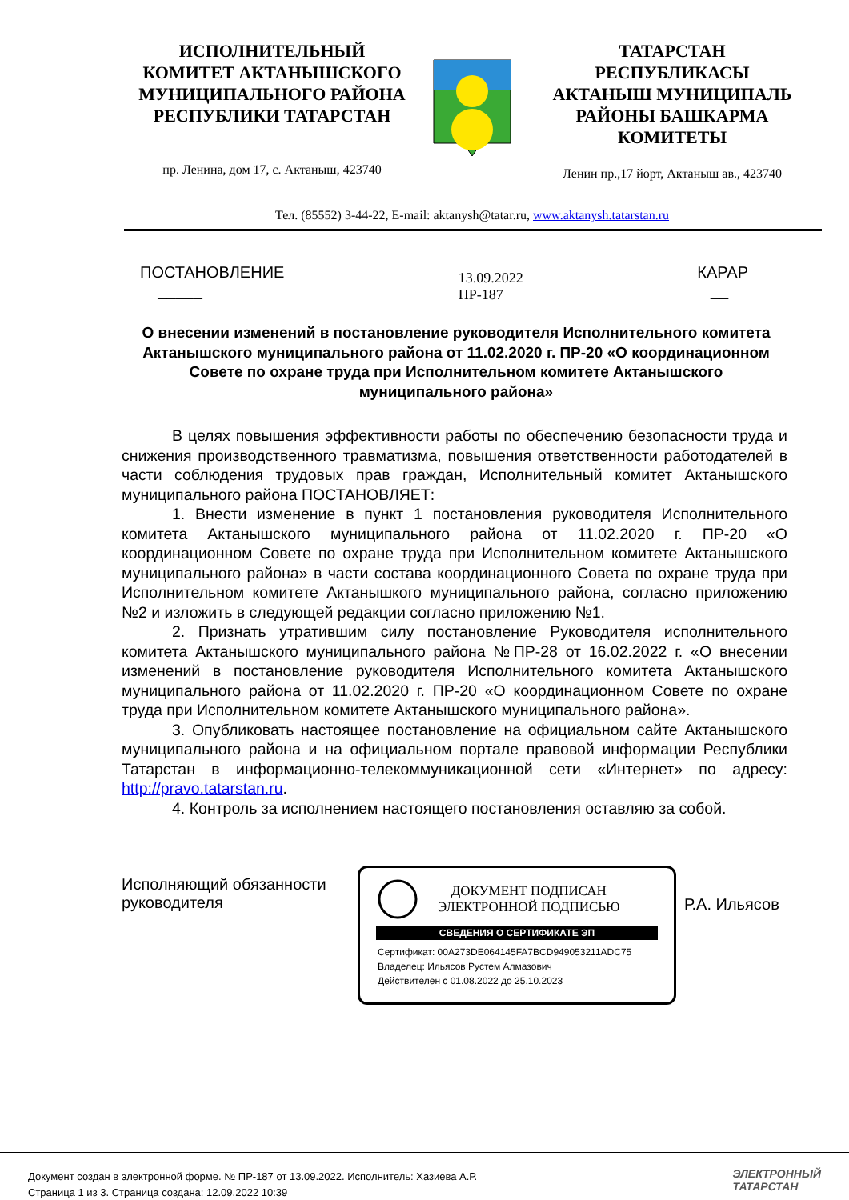ИСПОЛНИТЕЛЬНЫЙ
КОМИТЕТ АКТАНЫШСКОГО
МУНИЦИПАЛЬНОГО РАЙОНА
РЕСПУБЛИКИ ТАТАРСТАН
пр. Ленина, дом 17, с. Актаныш, 423740
ТАТАРСТАН
РЕСПУБЛИКАСЫ
АКТАНЫШ МУНИЦИПАЛЬ
РАЙОНЫ БАШКАРМА
КОМИТЕТЫ
Ленин пр.,17 йорт, Актаныш ав., 423740
Тел. (85552) 3-44-22, E-mail: aktanysh@tatar.ru, www.aktanysh.tatarstan.ru
ПОСТАНОВЛЕНИЕ
_____
13.09.2022
ПР-187
КАРАР
__
О внесении изменений в постановление руководителя Исполнительного комитета Актанышского муниципального района от 11.02.2020 г. ПР-20 «О координационном Совете по охране труда при Исполнительном комитете Актанышского муниципального района»
В целях повышения эффективности работы по обеспечению безопасности труда и снижения производственного травматизма, повышения ответственности работодателей в части соблюдения трудовых прав граждан, Исполнительный комитет Актанышского муниципального района ПОСТАНОВЛЯЕТ:
1. Внести изменение в пункт 1 постановления руководителя Исполнительного комитета Актанышского муниципального района от 11.02.2020 г. ПР-20 «О координационном Совете по охране труда при Исполнительном комитете Актанышского муниципального района» в части состава координационного Совета по охране труда при Исполнительном комитете Актанышкого муниципального района, согласно приложению №2 и изложить в следующей редакции согласно приложению №1.
2. Признать утратившим силу постановление Руководителя исполнительного комитета Актанышского муниципального района №ПР-28 от 16.02.2022 г. «О внесении изменений в постановление руководителя Исполнительного комитета Актанышского муниципального района от 11.02.2020 г. ПР-20 «О координационном Совете по охране труда при Исполнительном комитете Актанышского муниципального района».
3. Опубликовать настоящее постановление на официальном сайте Актанышского муниципального района и на официальном портале правовой информации Республики Татарстан в информационно-телекоммуникационной сети «Интернет» по адресу: http://pravo.tatarstan.ru.
4. Контроль за исполнением настоящего постановления оставляю за собой.
Исполняющий обязанности руководителя
ДОКУМЕНТ ПОДПИСАН
ЭЛЕКТРОННОЙ ПОДПИСЬЮ
СВЕДЕНИЯ О СЕРТИФИКАТЕ ЭП
Сертификат: 00A273DE064145FA7BCD949053211ADC75
Владелец: Ильясов Рустем Алмазович
Действителен с 01.08.2022 до 25.10.2023
Р.А. Ильясов
Документ создан в электронной форме. № ПР-187 от 13.09.2022. Исполнитель: Хазиева А.Р.
Страница 1 из 3. Страница создана: 12.09.2022 10:39
ЭЛЕКТРОННЫЙ
ТАТАРСТАН